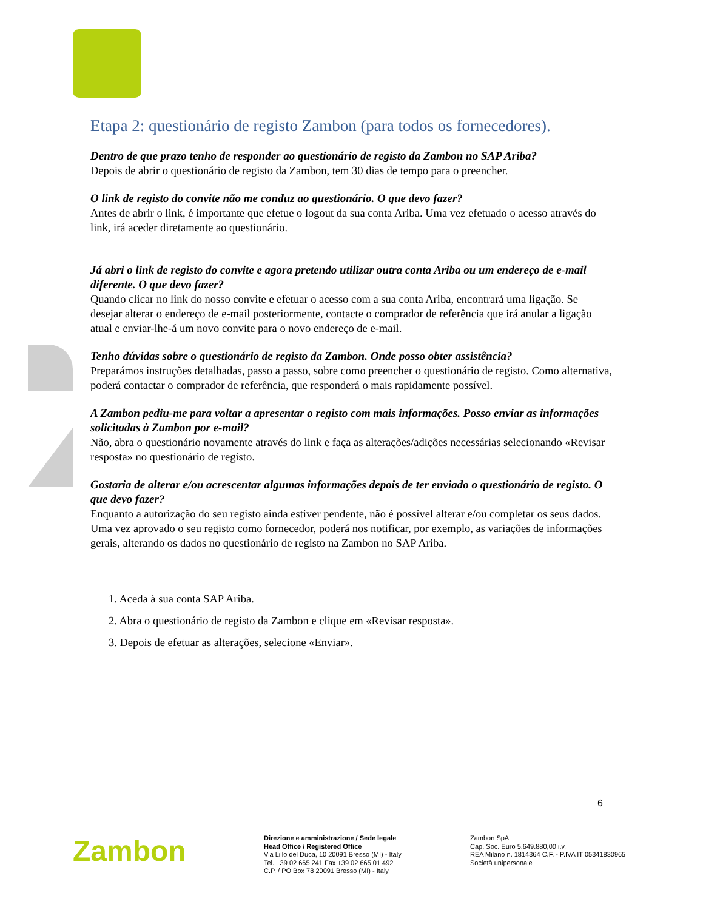Etapa 2: questionário de registo Zambon (para todos os fornecedores).
Dentro de que prazo tenho de responder ao questionário de registo da Zambon no SAP Ariba?
Depois de abrir o questionário de registo da Zambon, tem 30 dias de tempo para o preencher.
O link de registo do convite não me conduz ao questionário. O que devo fazer?
Antes de abrir o link, é importante que efetue o logout da sua conta Ariba. Uma vez efetuado o acesso através do link, irá aceder diretamente ao questionário.
Já abri o link de registo do convite e agora pretendo utilizar outra conta Ariba ou um endereço de e-mail diferente. O que devo fazer?
Quando clicar no link do nosso convite e efetuar o acesso com a sua conta Ariba, encontrará uma ligação. Se desejar alterar o endereço de e-mail posteriormente, contacte o comprador de referência que irá anular a ligação atual e enviar-lhe-á um novo convite para o novo endereço de e-mail.
Tenho dúvidas sobre o questionário de registo da Zambon. Onde posso obter assistência?
Preparámos instruções detalhadas, passo a passo, sobre como preencher o questionário de registo. Como alternativa, poderá contactar o comprador de referência, que responderá o mais rapidamente possível.
A Zambon pediu-me para voltar a apresentar o registo com mais informações. Posso enviar as informações solicitadas à Zambon por e-mail?
Não, abra o questionário novamente através do link e faça as alterações/adições necessárias selecionando «Revisar resposta» no questionário de registo.
Gostaria de alterar e/ou acrescentar algumas informações depois de ter enviado o questionário de registo. O que devo fazer?
Enquanto a autorização do seu registo ainda estiver pendente, não é possível alterar e/ou completar os seus dados. Uma vez aprovado o seu registo como fornecedor, poderá nos notificar, por exemplo, as variações de informações gerais, alterando os dados no questionário de registo na Zambon no SAP Ariba.
1. Aceda à sua conta SAP Ariba.
2. Abra o questionário de registo da Zambon e clique em «Revisar resposta».
3. Depois de efetuar as alterações, selecione «Enviar».
6
Zambon
Direzione e amministrazione / Sede legale
Head Office / Registered Office
Via Lillo del Duca, 10 20091 Bresso (MI) - Italy
Tel. +39 02 665 241 Fax +39 02 665 01 492
C.P. / PO Box 78 20091 Bresso (MI) - Italy
Zambon SpA
Cap. Soc. Euro 5.649.880,00 i.v.
REA Milano n. 1814364 C.F. - P.IVA IT 05341830965
Società unipersonale